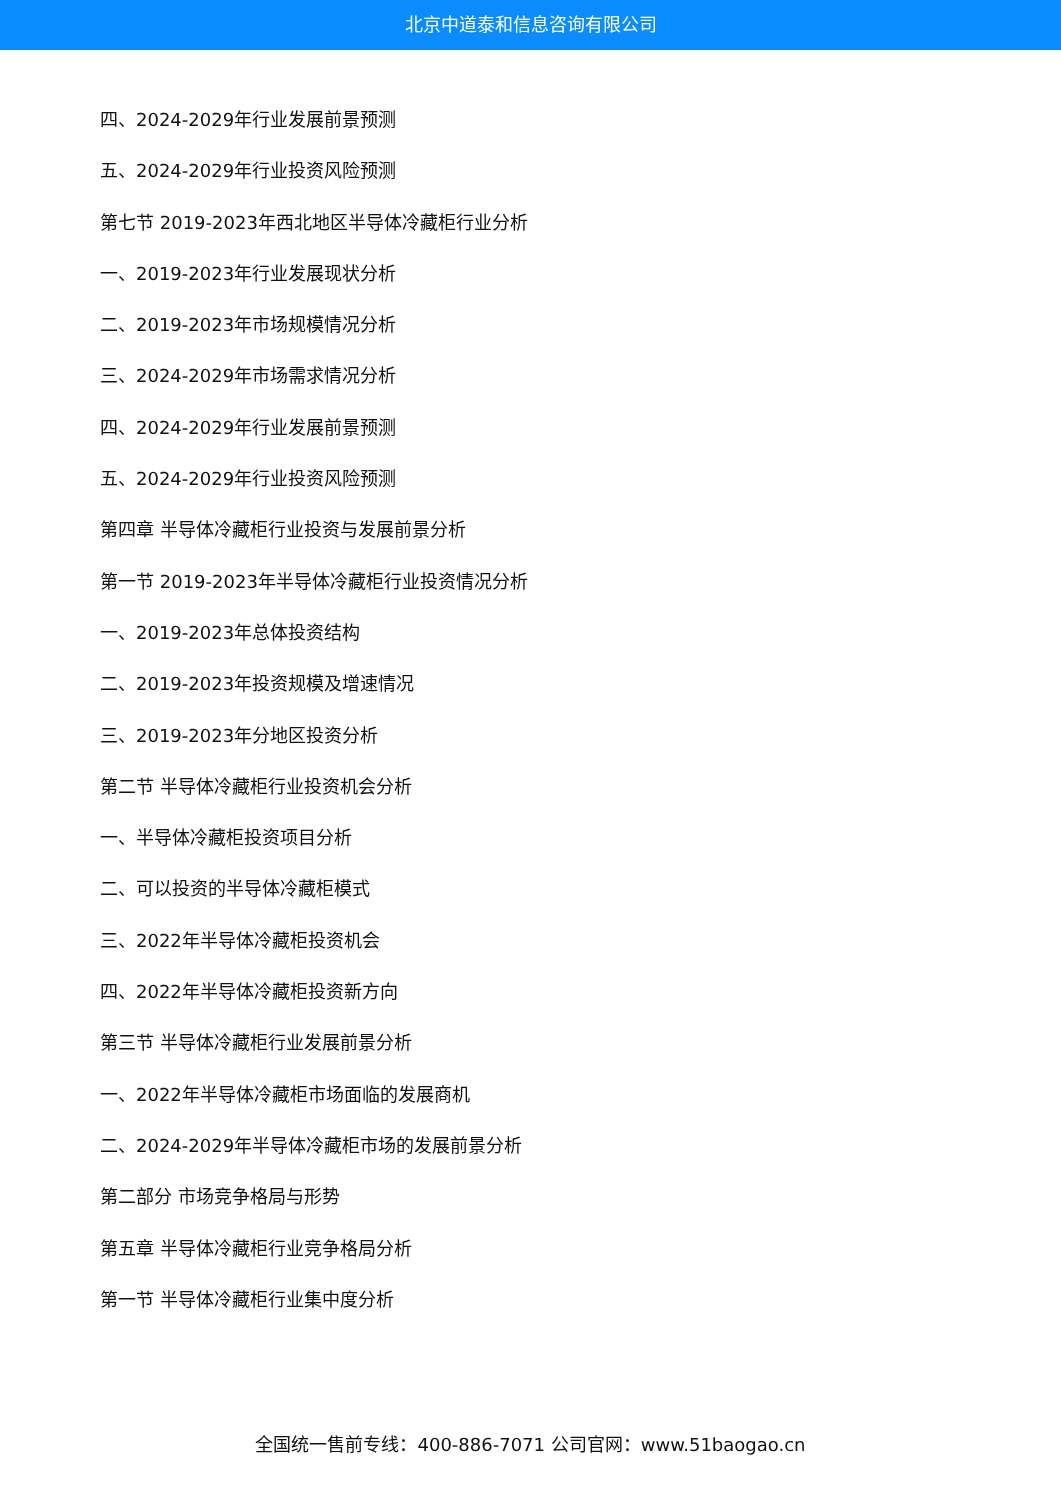北京中道泰和信息咨询有限公司
四、2024-2029年行业发展前景预测
五、2024-2029年行业投资风险预测
第七节 2019-2023年西北地区半导体冷藏柜行业分析
一、2019-2023年行业发展现状分析
二、2019-2023年市场规模情况分析
三、2024-2029年市场需求情况分析
四、2024-2029年行业发展前景预测
五、2024-2029年行业投资风险预测
第四章 半导体冷藏柜行业投资与发展前景分析
第一节 2019-2023年半导体冷藏柜行业投资情况分析
一、2019-2023年总体投资结构
二、2019-2023年投资规模及增速情况
三、2019-2023年分地区投资分析
第二节 半导体冷藏柜行业投资机会分析
一、半导体冷藏柜投资项目分析
二、可以投资的半导体冷藏柜模式
三、2022年半导体冷藏柜投资机会
四、2022年半导体冷藏柜投资新方向
第三节 半导体冷藏柜行业发展前景分析
一、2022年半导体冷藏柜市场面临的发展商机
二、2024-2029年半导体冷藏柜市场的发展前景分析
第二部分 市场竞争格局与形势
第五章 半导体冷藏柜行业竞争格局分析
第一节 半导体冷藏柜行业集中度分析
全国统一售前专线：400-886-7071 公司官网：www.51baogao.cn